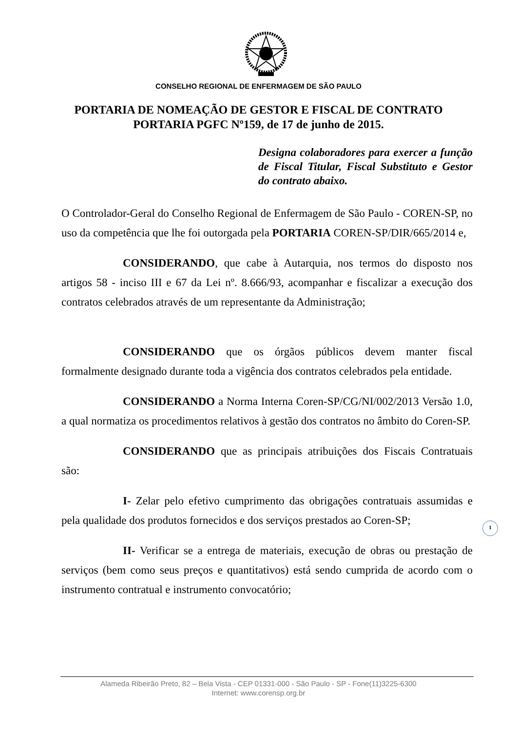CONSELHO REGIONAL DE ENFERMAGEM DE SÃO PAULO
PORTARIA DE NOMEAÇÃO DE GESTOR E FISCAL DE CONTRATO
PORTARIA PGFC Nº159, de 17 de junho de 2015.
Designa colaboradores para exercer a função de Fiscal Titular, Fiscal Substituto e Gestor do contrato abaixo.
O Controlador-Geral do Conselho Regional de Enfermagem de São Paulo - COREN-SP, no uso da competência que lhe foi outorgada pela PORTARIA COREN-SP/DIR/665/2014 e,
CONSIDERANDO, que cabe à Autarquia, nos termos do disposto nos artigos 58 - inciso III e 67 da Lei nº. 8.666/93, acompanhar e fiscalizar a execução dos contratos celebrados através de um representante da Administração;
CONSIDERANDO que os órgãos públicos devem manter fiscal formalmente designado durante toda a vigência dos contratos celebrados pela entidade.
CONSIDERANDO a Norma Interna Coren-SP/CG/NI/002/2013 Versão 1.0, a qual normatiza os procedimentos relativos à gestão dos contratos no âmbito do Coren-SP.
CONSIDERANDO que as principais atribuições dos Fiscais Contratuais são:
I- Zelar pelo efetivo cumprimento das obrigações contratuais assumidas e pela qualidade dos produtos fornecidos e dos serviços prestados ao Coren-SP;
II- Verificar se a entrega de materiais, execução de obras ou prestação de serviços (bem como seus preços e quantitativos) está sendo cumprida de acordo com o instrumento contratual e instrumento convocatório;
1
Alameda Ribeirão Preto, 82 – Bela Vista - CEP 01331-000 - São Paulo - SP - Fone(11)3225-6300
Internet: www.corensp.org.br